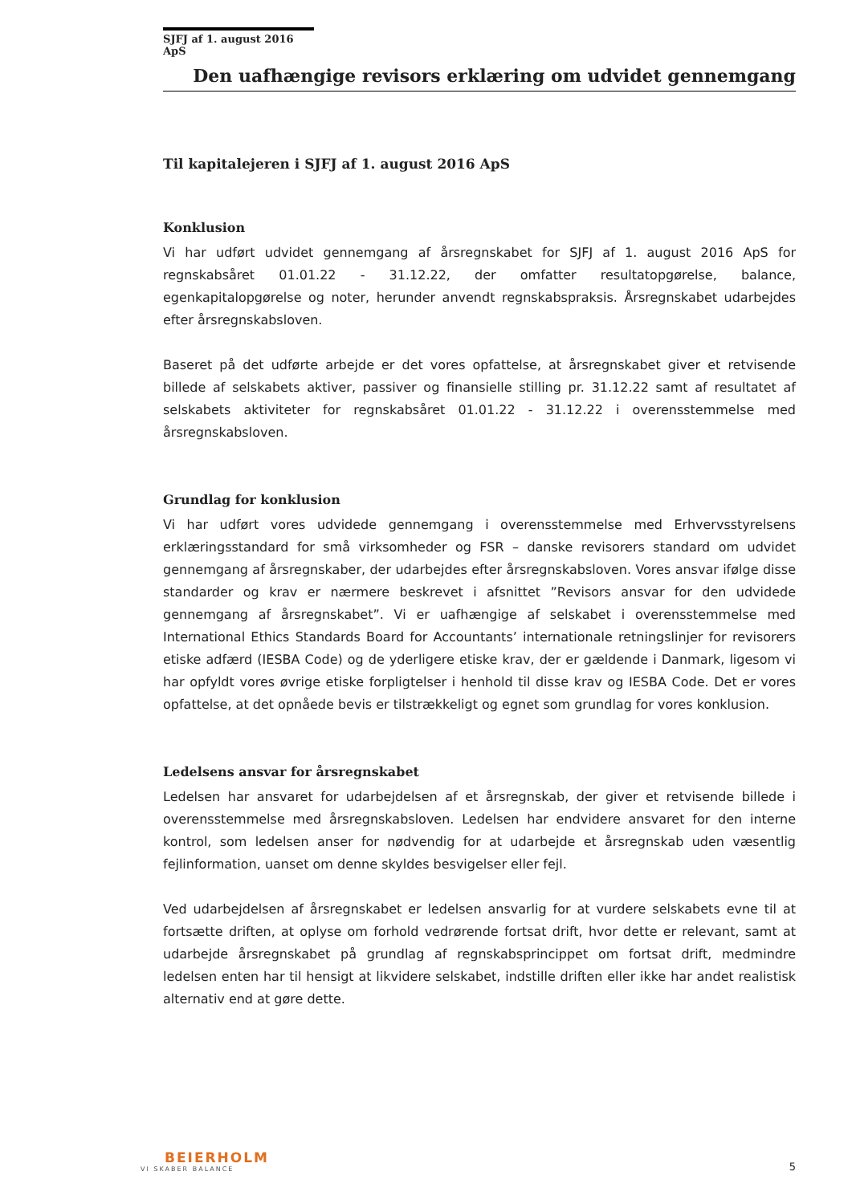SJFJ af 1. august 2016 ApS
Den uafhængige revisors erklæring om udvidet gennemgang
Til kapitalejeren i SJFJ af 1. august 2016 ApS
Konklusion
Vi har udført udvidet gennemgang af årsregnskabet for SJFJ af 1. august 2016 ApS for regnskabsåret 01.01.22 - 31.12.22, der omfatter resultatopgørelse, balance, egenkapitalopgørelse og noter, herunder anvendt regnskabspraksis. Årsregnskabet udarbejdes efter årsregnskabsloven.
Baseret på det udførte arbejde er det vores opfattelse, at årsregnskabet giver et retvisende billede af selskabets aktiver, passiver og finansielle stilling pr. 31.12.22 samt af resultatet af selskabets aktiviteter for regnskabsåret 01.01.22 - 31.12.22 i overensstemmelse med årsregnskabsloven.
Grundlag for konklusion
Vi har udført vores udvidede gennemgang i overensstemmelse med Erhvervsstyrelsens erklæringsstandard for små virksomheder og FSR – danske revisorers standard om udvidet gennemgang af årsregnskaber, der udarbejdes efter årsregnskabsloven. Vores ansvar ifølge disse standarder og krav er nærmere beskrevet i afsnittet ”Revisors ansvar for den udvidede gennemgang af årsregnskabet”. Vi er uafhængige af selskabet i overensstemmelse med International Ethics Standards Board for Accountants’ internationale retningslinjer for revisorers etiske adfærd (IESBA Code) og de yderligere etiske krav, der er gældende i Danmark, ligesom vi har opfyldt vores øvrige etiske forpligtelser i henhold til disse krav og IESBA Code. Det er vores opfattelse, at det opnåede bevis er tilstrækkeligt og egnet som grundlag for vores konklusion.
Ledelsens ansvar for årsregnskabet
Ledelsen har ansvaret for udarbejdelsen af et årsregnskab, der giver et retvisende billede i overensstemmelse med årsregnskabsloven. Ledelsen har endvidere ansvaret for den interne kontrol, som ledelsen anser for nødvendig for at udarbejde et årsregnskab uden væsentlig fejlinformation, uanset om denne skyldes besvigelser eller fejl.
Ved udarbejdelsen af årsregnskabet er ledelsen ansvarlig for at vurdere selskabets evne til at fortsætte driften, at oplyse om forhold vedrørende fortsat drift, hvor dette er relevant, samt at udarbejde årsregnskabet på grundlag af regnskabsprincippet om fortsat drift, medmindre ledelsen enten har til hensigt at likvidere selskabet, indstille driften eller ikke har andet realistisk alternativ end at gøre dette.
BEIERHOLM
VI SKABER BALANCE
5